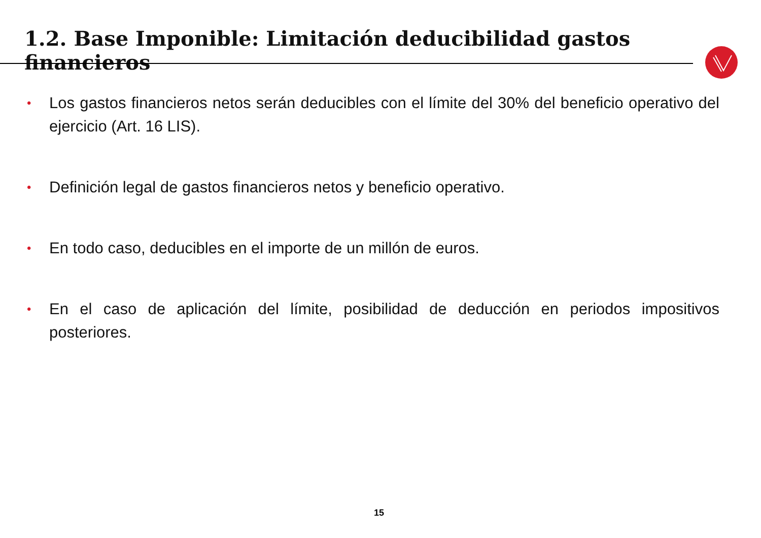1.2. Base Imponible: Limitación deducibilidad gastos financieros
• Los gastos financieros netos serán deducibles con el límite del 30% del beneficio operativo del ejercicio (Art. 16 LIS).
• Definición legal de gastos financieros netos y beneficio operativo.
• En todo caso, deducibles en el importe de un millón de euros.
• En el caso de aplicación del límite, posibilidad de deducción en periodos impositivos posteriores.
15